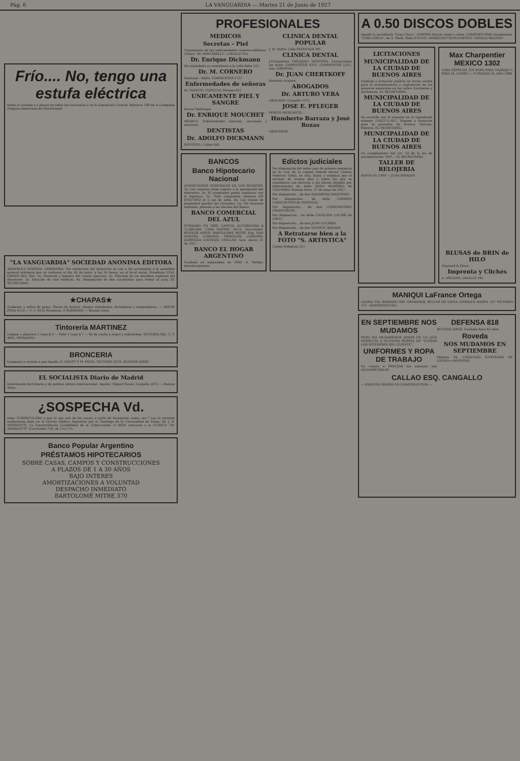Pág. 6 LA VANGUARDIA — Martes 21 de Junio de 1927
Frío.... No, tengo una estufa eléctrica
Venta al contado y a plazos en todas las sucursales y en la Exposición Central: Balcarce 184 de la Compañía Hispano-Americana de Electricidad
"LA VANGUARDIA" SOCIEDAD ANONIMA EDITORA
ASAMBLEA GENERAL ORDINARIA. Por resolución del directorio se cita a los accionistas a la asamblea general ordinaria que se realizará el día 30 de junio, a las 10 horas, en el local social, Rivadavia 2150. ORDEN DEL DIA: 1o. Memoria y balance del cuarto ejercicio. 2o. Elección de un miembro suplente del directorio. 3o. Elección de tres síndicos. 4o. Designación de dos accionistas para firmar el acta. EL SECRETARIO.
★CHAPAS★
Grabados y sellos de goma. Placas de bronce, chapas esmaltadas, fechadoras y numeradoras. — SAENZ PERA 4153 — U. T. 0512 Rivadavia. P. BARREIRO — Buenos Aires
Tintorería MARTINEZ
Limpiar y planchar 1 traje $ 4 — Teñir 1 traje $ 7 — Se da vuelta a trajes y sobretodos. VICTORIA 942. U. T. 4681, RIVADAVIA
BRONCERIA
Lámparas y cocinas a gas líquido. R. HAUPT Y M. PIZZA. VICTORIA 3278. BUENOS AIRES
EL SOCIALISTA Diario de Madrid
Información doctrinaria y de política obrera internacional. Agente: Miguel Navas, Cangallo 2072 — Buenos Aires.
¿SOSPECHA Vd.
estar TUBERCULOSO o que lo sea uno de los suyos, o sufre de bronquitis, asma, etc.? Lea la reciente conferencia dada en el Círculo Médico Argentino por el Tisiólogo de la Universidad de Viena, Dr. J. B. ANDREATTI: La Extraordinaria Curabilidad de la Tuberculosis. O BIEN concurra a la CLINICA "Dr. ANDREATTI" (Corrientes 758, de 15 a 17).
Banco Popular Argentino
PRÉSTAMOS HIPOTECARIOS
SOBRE CASAS, CAMPOS Y CONSTRUCCIONES
A PLAZOS DE 1 A 30 AÑOS
BAJO INTERES
AMORTIZACIONES A VOLUNTAD
DESPACHO INMEDIATO
BARTOLOMÉ MITRE 370
PROFESIONALES
MEDICOS
Secretas - Piel
Tratamiento de las enfermedades venéreo-sifilíticas. Clínica "Dr. SANTARELLI", LAVALLE 952.
Dr. Enrique Dickmann
Ha trasladado su consultorio a la calle Salta 221.
Dr. M. CORNERO
Venéreas - Sífilis. CORRIENTES 1737
Enfermedades de señoras
Dr. MANUEL COPELLO, Moreno 855
UNICAMENTE PIEL Y SANGRE
Doctor Spilzinger.
Dr. ENRIQUE MOUCHET
MEDICO. Enfermedades internas, nerviosas y avariosis.
DENTISTAS
Dr. ADOLFO DICKMANN
DENTISTA. Callao 626.
CLINICA DENTAL POPULAR
J. M. SOSA. Calle PATRICIOS 391.
CLINICA DENTAL
J.S.Guestrino CIRUJANO DENTISTA. Extracciones sin dolor. CORRIENTES 4315. CORRIENTES 1211, esq. LIBERTAD.
Dr. JUAN CHERTKOFF
Dentista cirujano.
ABOGADOS
Dr. ARTURO VERA
ABOGADO. Cangallo 1372.
JOSE E. PFLEGER
PERITO MERCANTIL.
Humberto Barraza y José Rozas
ABOGADOS
BANCOS
Banco Hipotecario Nacional
CONDICIONES GENERALES DE LOS REMATES. 1o. Los remates están sujetos a la aprobación del directorio. 2o. El comprador podrá continuar con la hipoteca. 3o. Todo comprador abonará EN EFECTIVO el 5 ojo de seña. 4o. Los títulos de propiedad pueden ser revisados. 5o. Por mayores informes, pídanse a las oficinas del Banco.
BANCO COMERCIAL DEL AZUL
FUNDADO EN 1889. CAPITAL AUTORIZADO $ 15.000.000. CASA MATRIZ: AZUL. Sucursales: BUENOS AIRES: BARTOLOME MITRE Esq. SAN MARTIN; CORONEL PRINGLES; CORONEL DORREGO; CACHARI; CHILLAR. Azul, marzo 31 de 1927.
BANCO EL HOGAR ARGENTINO
Fundado en septiembre de 1899. A. Mellán, director-gerente.
Edictos judiciales
Por disposición del señor juez de primera instancia en lo civil de la capital federal doctor Gastón Federico Tobal, se cita, llama y emplaza por el término de treinta días a todos los que se consideren con derecho a los bienes dejados por fallecimiento de doña ROSA MORERIO de COLOMBO. Buenos Aires, 27 de mayo de 1927.
Por disposición... de don NAZARENO MAZETANI.
Por disposición... de doña CARMEN CASALNUOVO de MANOLIO.
Por disposición... de don CONSTANTINO FRANCESCHI.
Por disposición... de doña CATALINA CAUSSI de GALLI.
Por disposición... de don JUAN LUCARDI.
Por disposición... de don VICENTE BOGANI.
A Retratarse bien a la FOTO "S. ARTISTICA"
Carlos Pellegrini 357.
A 0.50 DISCOS DOBLES
liquida la acreditada "Casa Chica". COMPRA Discos viejos o rotos. COMPOSTURAS Gramófonos. "CASA CHICA", de A. Ward, Salta 674-676. APARECIO!! SUPLEMENTO "AMALIA MOLINA"
LICITACIONES
MUNICIPALIDAD DE LA CIUDAD DE BUENOS AIRES
Llámase a licitación pública en forma verbal para el arrendamiento y explotación de los quioscos existentes en las calles Corrientes y Anchorena. EL SECRETARIO.
MUNICIPALIDAD DE LA CIUDAD DE BUENOS AIRES
De acuerdo con lo resuelto en el expediente número 129237-L-927, llámase a licitación para la provisión de Bronce, Hierros, Bulones. EL SECRETARIO.
MUNICIPALIDAD DE LA CIUDAD DE BUENOS AIRES
En cumplimiento del art. 10 de la ley de pavimentación 7091... EL SECRETARIO.
TALLER DE RELOJERIA
SANTA FE 1499 — JUAN SINAGHI
Max Charpentier MEXICO 1302
CASA ESPECIAL EN ROPA PARA TRABAJO Y PARA EL CAMPO — FUNDADA EL AÑO 1886
BLUSAS de BRIN de HILO
Maynard & Fèvre
Imprenta y Clichés
A. ARIGONI, LAVALLE 445
MANIQUI LaFrance Ortega
GAONA 150. SORIANO 998. GRABADOS, SELLOS DE GOMA. ENRIQUE BARÉS. 537 VICTORIA 537 - SARMIENTO 825
EN SEPTIEMBRE NOS MUDAMOS
PERO NO MUDAREMOS JAMAS EN LO QUE RESPECTA A NUESTRA NORMA DE "CUIDAR LOS INTERESES DEL CLIENTE".
UNIFORMES Y ROPA DE TRABAJO
En cuanto a PRECIOS los nuestros son INCOMPETIBLES
DEFENSA 818
BUENOS AIRES. Fundada hace 43 años
Roveda
NOS MUDAMOS EN SEPTIEMBRE
Pídanos Vd. CATALOGO ILUSTRADO DE OTOÑO e INVIERNO
CALLAO ESQ. CANGALLO
— EDIFICIO PROPIO EN CONSTRUCCION —